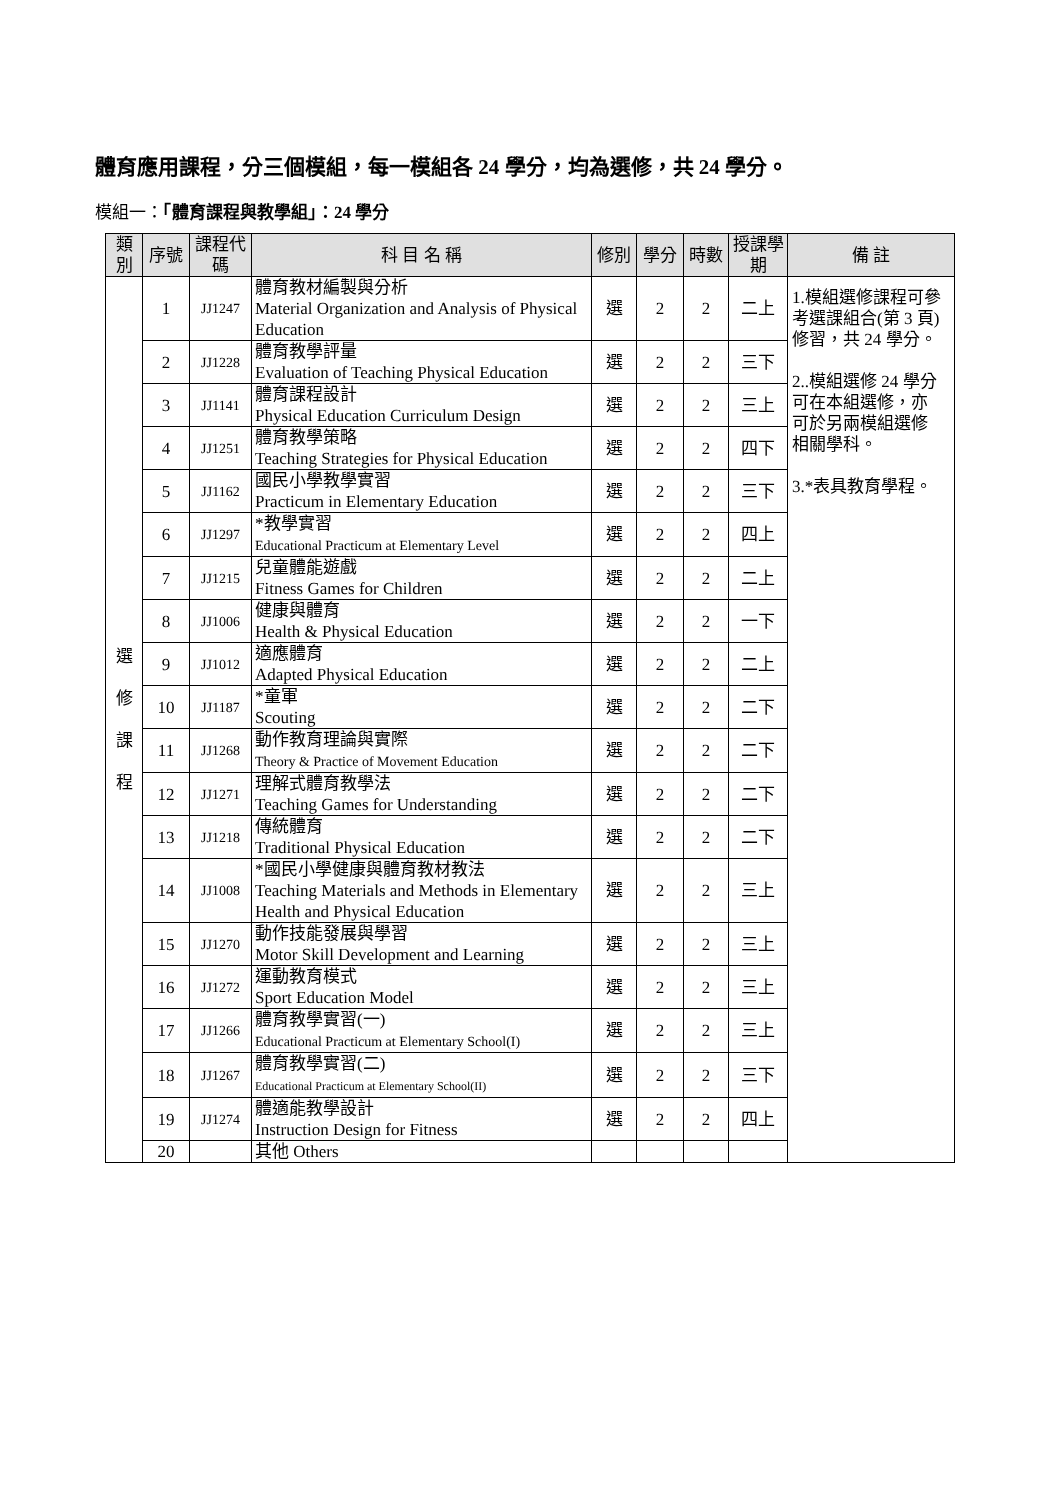體育應用課程，分三個模組，每一模組各 24 學分，均為選修，共 24 學分。
模組一：「體育課程與教學組」：24 學分
| 類別 | 序號 | 課程代碼 | 科 目 名 稱 | 修別 | 學分 | 時數 | 授課學期 | 備 註 |
| --- | --- | --- | --- | --- | --- | --- | --- | --- |
| 選 修 課 程 | 1 | JJ1247 | 體育教材編製與分析 Material Organization and Analysis of Physical Education | 選 | 2 | 2 | 二上 | 1.模組選修課程可參考選課組合(第 3 頁)修習，共 24 學分。 2..模組選修 24 學分可在本組選修，亦可於另兩模組選修相關學科。 3.*表具教育學程。 |
| | 2 | JJ1228 | 體育教學評量 Evaluation of Teaching Physical Education | 選 | 2 | 2 | 三下 | |
| | 3 | JJ1141 | 體育課程設計 Physical Education Curriculum Design | 選 | 2 | 2 | 三上 | |
| | 4 | JJ1251 | 體育教學策略 Teaching Strategies for Physical Education | 選 | 2 | 2 | 四下 | |
| | 5 | JJ1162 | 國民小學教學實習 Practicum in Elementary Education | 選 | 2 | 2 | 三下 | |
| | 6 | JJ1297 | *教學實習 Educational Practicum at Elementary Level | 選 | 2 | 2 | 四上 | |
| | 7 | JJ1215 | 兒童體能遊戲 Fitness Games for Children | 選 | 2 | 2 | 二上 | |
| | 8 | JJ1006 | 健康與體育 Health & Physical Education | 選 | 2 | 2 | 一下 | |
| | 9 | JJ1012 | 適應體育 Adapted Physical Education | 選 | 2 | 2 | 二上 | |
| | 10 | JJ1187 | *童軍 Scouting | 選 | 2 | 2 | 二下 | |
| | 11 | JJ1268 | 動作教育理論與實際 Theory & Practice of Movement Education | 選 | 2 | 2 | 二下 | |
| | 12 | JJ1271 | 理解式體育教學法 Teaching Games for Understanding | 選 | 2 | 2 | 二下 | |
| | 13 | JJ1218 | 傳統體育 Traditional Physical Education | 選 | 2 | 2 | 二下 | |
| | 14 | JJ1008 | *國民小學健康與體育教材教法 Teaching Materials and Methods in Elementary Health and Physical Education | 選 | 2 | 2 | 三上 | |
| | 15 | JJ1270 | 動作技能發展與學習 Motor Skill Development and Learning | 選 | 2 | 2 | 三上 | |
| | 16 | JJ1272 | 運動教育模式 Sport Education Model | 選 | 2 | 2 | 三上 | |
| | 17 | JJ1266 | 體育教學實習(一) Educational Practicum at Elementary School(I) | 選 | 2 | 2 | 三上 | |
| | 18 | JJ1267 | 體育教學實習(二) Educational Practicum at Elementary School(II) | 選 | 2 | 2 | 三下 | |
| | 19 | JJ1274 | 體適能教學設計 Instruction Design for Fitness | 選 | 2 | 2 | 四上 | |
| | 20 | | 其他 Others | | | | | |